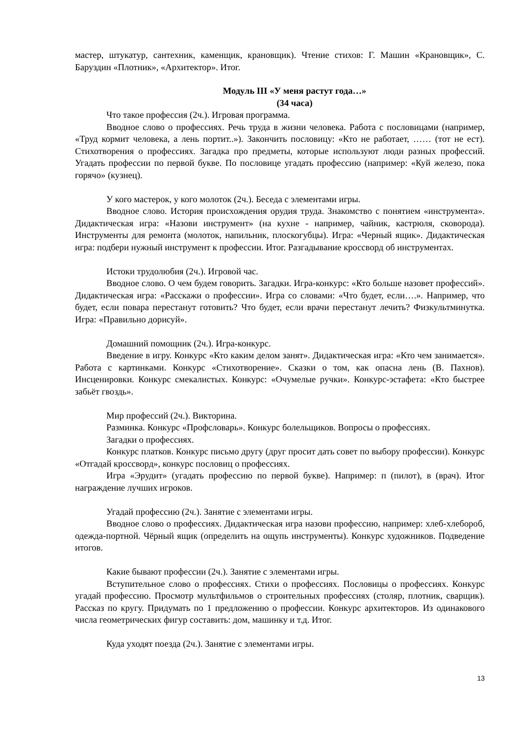мастер, штукатур, сантехник, каменщик, крановщик). Чтение стихов: Г. Машин «Крановщик», С. Баруздин «Плотник», «Архитектор». Итог.
Модуль III «У меня растут года…»
(34 часа)
Что такое профессия (2ч.). Игровая программа.
Вводное слово о профессиях. Речь труда в жизни человека. Работа с пословицами (например, «Труд кормит человека, а лень портит..»). Закончить пословицу: «Кто не работает, …… (тот не ест). Стихотворения о профессиях. Загадка про предметы, которые используют люди разных профессий. Угадать профессии по первой букве. По пословице угадать профессию (например: «Куй железо, пока горячо» (кузнец).
У кого мастерок, у кого молоток (2ч.). Беседа с элементами игры.
Вводное слово. История происхождения орудия труда. Знакомство с понятием «инструмента». Дидактическая игра: «Назови инструмент» (на кухне - например, чайник, кастрюля, сковорода). Инструменты для ремонта (молоток, напильник, плоскогубцы). Игра: «Черный ящик». Дидактическая игра: подбери нужный инструмент к профессии. Итог. Разгадывание кроссворд об инструментах.
Истоки трудолюбия (2ч.). Игровой час.
Вводное слово. О чем будем говорить. Загадки. Игра-конкурс: «Кто больше назовет профессий». Дидактическая игра: «Расскажи о профессии». Игра со словами: «Что будет, если….». Например, что будет, если повара перестанут готовить? Что будет, если врачи перестанут лечить? Физкультминутка. Игра: «Правильно дорисуй».
Домашний помощник (2ч.). Игра-конкурс.
Введение в игру. Конкурс «Кто каким делом занят». Дидактическая игра: «Кто чем занимается». Работа с картинками. Конкурс «Стихотворение». Сказки о том, как опасна лень (В. Пахнов). Инсценировки. Конкурс смекалистых. Конкурс: «Очумелые ручки». Конкурс-эстафета: «Кто быстрее забьёт гвоздь».
Мир профессий (2ч.). Викторина.
Разминка. Конкурс «Профсловарь». Конкурс болельщиков. Вопросы о профессиях.
Загадки о профессиях.
Конкурс платков. Конкурс письмо другу (друг просит дать совет по выбору профессии). Конкурс «Отгадай кроссворд», конкурс пословиц о профессиях.
Игра «Эрудит» (угадать профессию по первой букве). Например: п (пилот), в (врач). Итог награждение лучших игроков.
Угадай профессию (2ч.). Занятие с элементами игры.
Вводное слово о профессиях. Дидактическая игра назови профессию, например: хлеб-хлебороб, одежда-портной. Чёрный ящик (определить на ощупь инструменты). Конкурс художников. Подведение итогов.
Какие бывают профессии (2ч.). Занятие с элементами игры.
Вступительное слово о профессиях. Стихи о профессиях. Пословицы о профессиях. Конкурс угадай профессию. Просмотр мультфильмов о строительных профессиях (столяр, плотник, сварщик). Рассказ по кругу. Придумать по 1 предложению о профессии. Конкурс архитекторов. Из одинакового числа геометрических фигур составить: дом, машинку и т.д. Итог.
Куда уходят поезда (2ч.). Занятие с элементами игры.
13